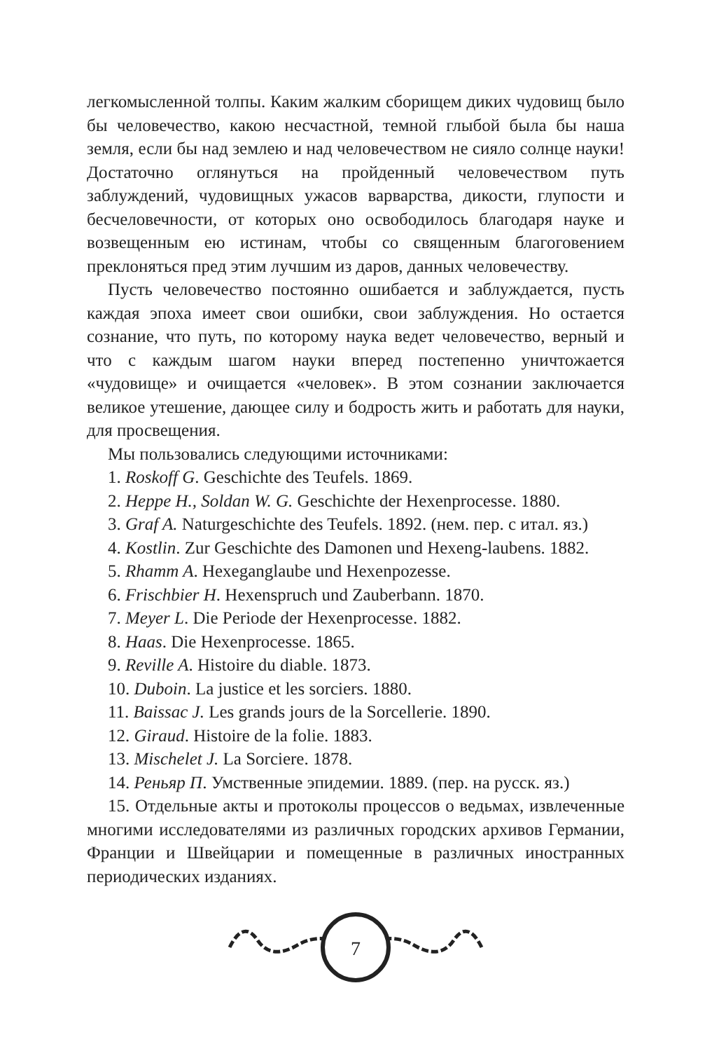легкомысленной толпы. Каким жалким сборищем диких чудовищ было бы человечество, какою несчастной, темной глыбой была бы наша земля, если бы над землею и над человечеством не сияло солнце науки! Достаточно оглянуться на пройденный человечеством путь заблуждений, чудовищных ужасов варварства, дикости, глупости и бесчеловечности, от которых оно освободилось благодаря науке и возвещенным ею истинам, чтобы со священным благоговением преклоняться пред этим лучшим из даров, данных человечеству.
Пусть человечество постоянно ошибается и заблуждается, пусть каждая эпоха имеет свои ошибки, свои заблуждения. Но остается сознание, что путь, по которому наука ведет человечество, верный и что с каждым шагом науки вперед постепенно уничтожается «чудовище» и очищается «человек». В этом сознании заключается великое утешение, дающее силу и бодрость жить и работать для науки, для просвещения.
Мы пользовались следующими источниками:
1. Roskoff G. Geschichte des Teufels. 1869.
2. Heppe H., Soldan W. G. Geschichte der Hexenprocesse. 1880.
3. Graf A. Naturgeschichte des Teufels. 1892. (нем. пер. с итал. яз.)
4. Kostlin. Zur Geschichte des Damonen und Hexeng-laubens. 1882.
5. Rhamm A. Hexeganglaube und Hexenpozesse.
6. Frischbier H. Hexenspruch und Zauberbann. 1870.
7. Meyer L. Die Periode der Hexenprocesse. 1882.
8. Haas. Die Hexenprocesse. 1865.
9. Reville A. Histoire du diable. 1873.
10. Duboin. La justice et les sorciers. 1880.
11. Baissac J. Les grands jours de la Sorcellerie. 1890.
12. Giraud. Histoire de la folie. 1883.
13. Mischelet J. La Sorciere. 1878.
14. Реньяр П. Умственные эпидемии. 1889. (пер. на русск. яз.)
15. Отдельные акты и протоколы процессов о ведьмах, извлеченные многими исследователями из различных городских архивов Германии, Франции и Швейцарии и помещенные в различных иностранных периодических изданиях.
7